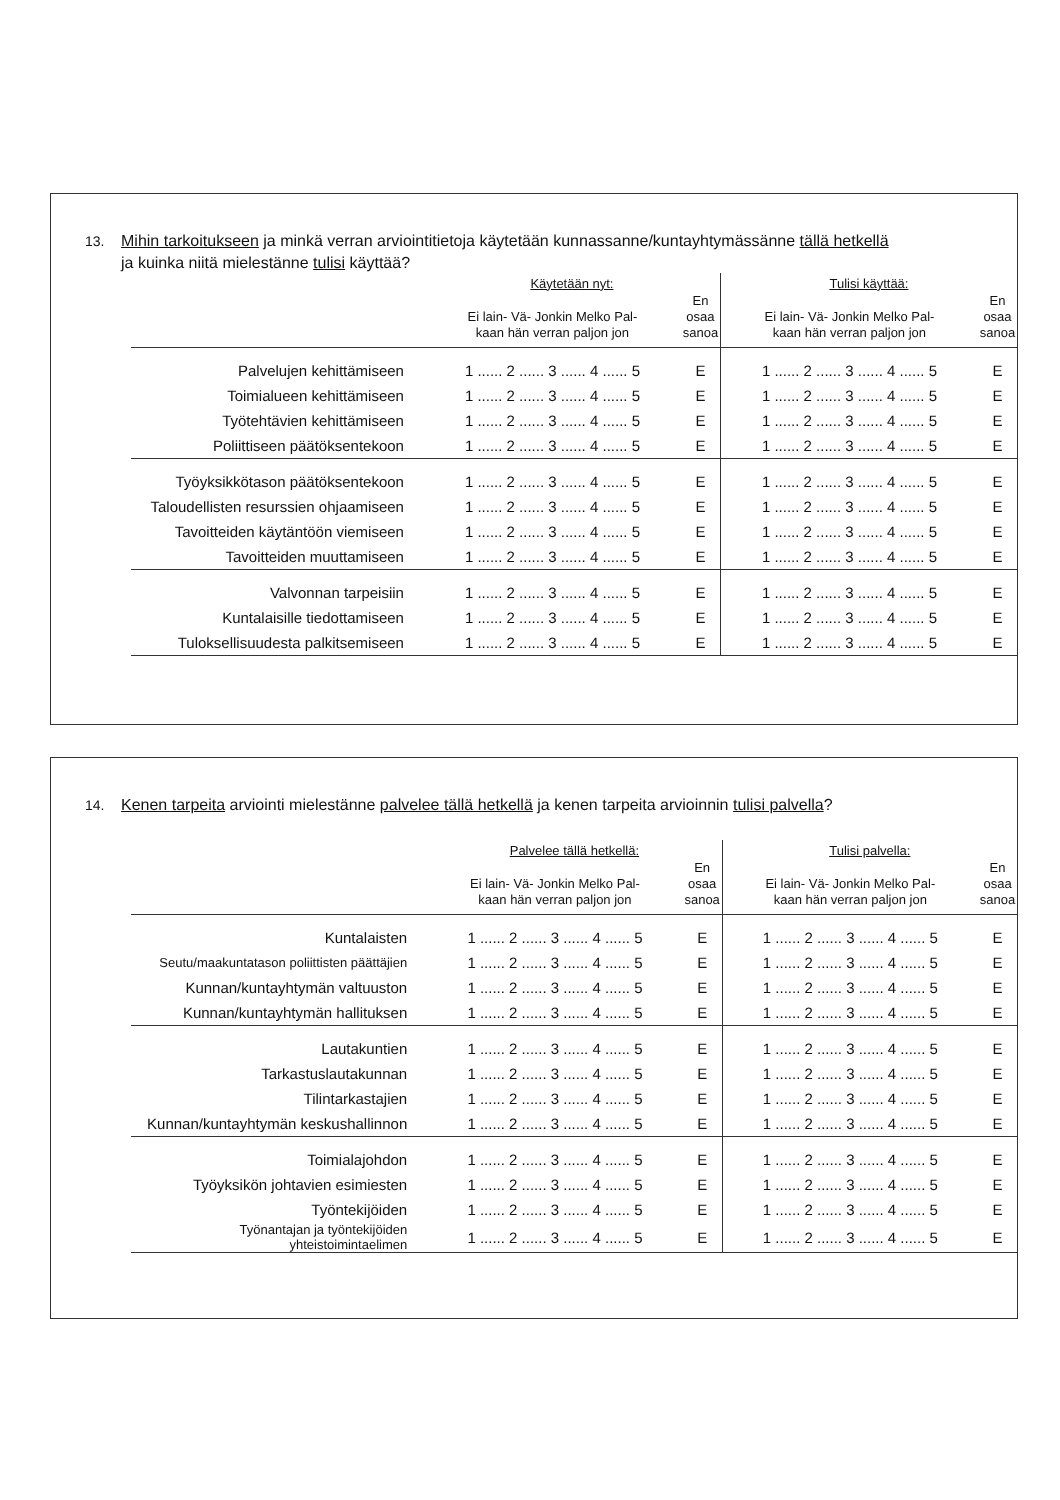13. Mihin tarkoitukseen ja minkä verran arviointitietoja käytetään kunnassanne/kuntayhtymässänne tällä hetkellä
ja kuinka niitä mielestänne tulisi käyttää?
| | Käytetään nyt: | | Tulisi käyttää: | |
| --- | --- | --- | --- | --- |
| | Ei lain- Vä- Jonkin Melko Pal- kaan hän verran paljon jon | En osaa sanoa | Ei lain- Vä- Jonkin Melko Pal- kaan hän verran paljon jon | En osaa sanoa |
| Palvelujen kehittämiseen | 1 ...... 2 ...... 3 ...... 4 ...... 5 | E | 1 ...... 2 ...... 3 ...... 4 ...... 5 | E |
| Toimialueen kehittämiseen | 1 ...... 2 ...... 3 ...... 4 ...... 5 | E | 1 ...... 2 ...... 3 ...... 4 ...... 5 | E |
| Työtehtävien kehittämiseen | 1 ...... 2 ...... 3 ...... 4 ...... 5 | E | 1 ...... 2 ...... 3 ...... 4 ...... 5 | E |
| Poliittiseen päätöksentekoon | 1 ...... 2 ...... 3 ...... 4 ...... 5 | E | 1 ...... 2 ...... 3 ...... 4 ...... 5 | E |
| Työyksikkötason päätöksentekoon | 1 ...... 2 ...... 3 ...... 4 ...... 5 | E | 1 ...... 2 ...... 3 ...... 4 ...... 5 | E |
| Taloudellisten resurssien ohjaamiseen | 1 ...... 2 ...... 3 ...... 4 ...... 5 | E | 1 ...... 2 ...... 3 ...... 4 ...... 5 | E |
| Tavoitteiden käytäntöön viemiseen | 1 ...... 2 ...... 3 ...... 4 ...... 5 | E | 1 ...... 2 ...... 3 ...... 4 ...... 5 | E |
| Tavoitteiden muuttamiseen | 1 ...... 2 ...... 3 ...... 4 ...... 5 | E | 1 ...... 2 ...... 3 ...... 4 ...... 5 | E |
| Valvonnan tarpeisiin | 1 ...... 2 ...... 3 ...... 4 ...... 5 | E | 1 ...... 2 ...... 3 ...... 4 ...... 5 | E |
| Kuntalaisille tiedottamiseen | 1 ...... 2 ...... 3 ...... 4 ...... 5 | E | 1 ...... 2 ...... 3 ...... 4 ...... 5 | E |
| Tuloksellisuudesta palkitsemiseen | 1 ...... 2 ...... 3 ...... 4 ...... 5 | E | 1 ...... 2 ...... 3 ...... 4 ...... 5 | E |
14. Kenen tarpeita arviointi mielestänne palvelee tällä hetkellä ja kenen tarpeita arvioinnin tulisi palvella?
| | Palvelee tällä hetkellä: | | Tulisi palvella: | |
| --- | --- | --- | --- | --- |
| | Ei lain- Vä- Jonkin Melko Pal- kaan hän verran paljon jon | En osaa sanoa | Ei lain- Vä- Jonkin Melko Pal- kaan hän verran paljon jon | En osaa sanoa |
| Kuntalaisten | 1 ...... 2 ...... 3 ...... 4 ...... 5 | E | 1 ...... 2 ...... 3 ...... 4 ...... 5 | E |
| Seutu/maakuntatason poliittisten päättäjien | 1 ...... 2 ...... 3 ...... 4 ...... 5 | E | 1 ...... 2 ...... 3 ...... 4 ...... 5 | E |
| Kunnan/kuntayhtymän valtuuston | 1 ...... 2 ...... 3 ...... 4 ...... 5 | E | 1 ...... 2 ...... 3 ...... 4 ...... 5 | E |
| Kunnan/kuntayhtymän hallituksen | 1 ...... 2 ...... 3 ...... 4 ...... 5 | E | 1 ...... 2 ...... 3 ...... 4 ...... 5 | E |
| Lautakuntien | 1 ...... 2 ...... 3 ...... 4 ...... 5 | E | 1 ...... 2 ...... 3 ...... 4 ...... 5 | E |
| Tarkastuslautakunnan | 1 ...... 2 ...... 3 ...... 4 ...... 5 | E | 1 ...... 2 ...... 3 ...... 4 ...... 5 | E |
| Tilintarkastajien | 1 ...... 2 ...... 3 ...... 4 ...... 5 | E | 1 ...... 2 ...... 3 ...... 4 ...... 5 | E |
| Kunnan/kuntayhtymän keskushallinnon | 1 ...... 2 ...... 3 ...... 4 ...... 5 | E | 1 ...... 2 ...... 3 ...... 4 ...... 5 | E |
| Toimialajohdon | 1 ...... 2 ...... 3 ...... 4 ...... 5 | E | 1 ...... 2 ...... 3 ...... 4 ...... 5 | E |
| Työyksikön johtavien esimiesten | 1 ...... 2 ...... 3 ...... 4 ...... 5 | E | 1 ...... 2 ...... 3 ...... 4 ...... 5 | E |
| Työntekijöiden | 1 ...... 2 ...... 3 ...... 4 ...... 5 | E | 1 ...... 2 ...... 3 ...... 4 ...... 5 | E |
| Työnantajan ja työntekijöiden yhteistoimintaelimen | 1 ...... 2 ...... 3 ...... 4 ...... 5 | E | 1 ...... 2 ...... 3 ...... 4 ...... 5 | E |